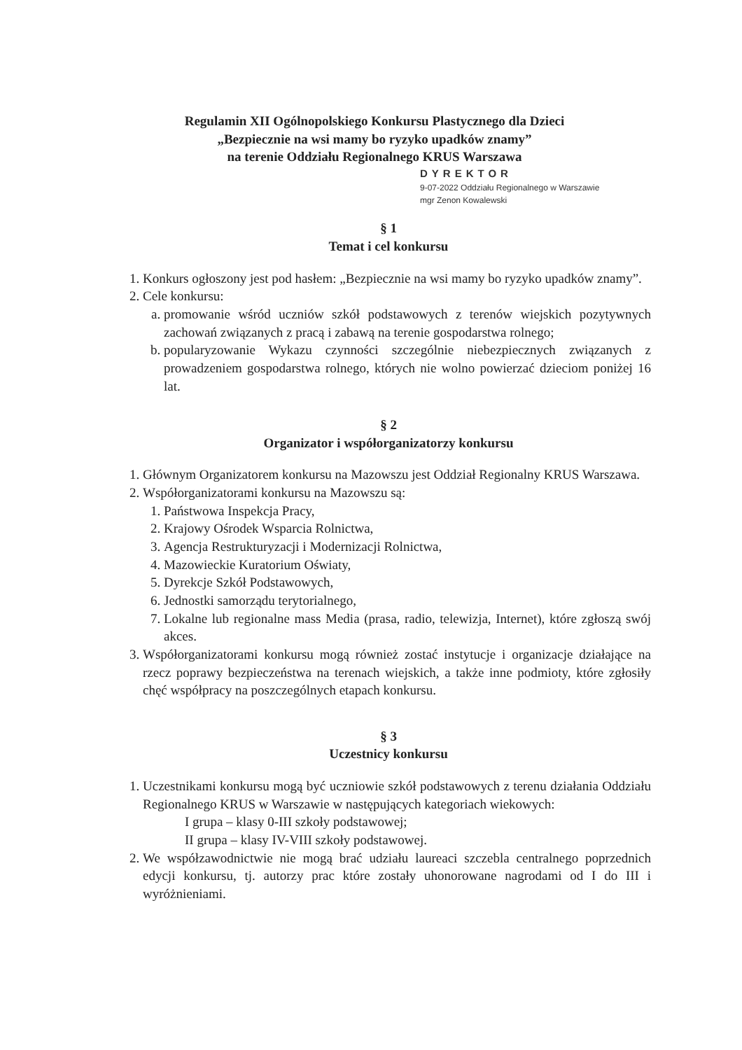Regulamin XII Ogólnopolskiego Konkursu Plastycznego dla Dzieci
„Bezpiecznie na wsi mamy bo ryzyko upadków znamy”
na terenie Oddziału Regionalnego KRUS Warszawa
DYREKTOR
9-07-2022 Oddziału Regionalnego w Warszawie
mgr Zenon Kowalewski
§ 1
Temat i cel konkursu
1. Konkurs ogłoszony jest pod hasłem: „Bezpiecznie na wsi mamy bo ryzyko upadków znamy”.
2. Cele konkursu:
a. promowanie wśród uczniów szkół podstawowych z terenów wiejskich pozytywnych zachowań związanych z pracą i zabawą na terenie gospodarstwa rolnego;
b. popularyzowanie Wykazu czynności szczególnie niebezpiecznych związanych z prowadzeniem gospodarstwa rolnego, których nie wolno powierzać dzieciom poniżej 16 lat.
§ 2
Organizator i współorganizatorzy konkursu
1. Głównym Organizatorem konkursu na Mazowszu jest Oddział Regionalny KRUS Warszawa.
2. Współorganizatorami konkursu na Mazowszu są:
1. Państwowa Inspekcja Pracy,
2. Krajowy Ośrodek Wsparcia Rolnictwa,
3. Agencja Restrukturyzacji i Modernizacji Rolnictwa,
4. Mazowieckie Kuratorium Oświaty,
5. Dyrekcje Szkół Podstawowych,
6. Jednostki samorządu terytorialnego,
7. Lokalne lub regionalne mass Media (prasa, radio, telewizja, Internet), które zgłoszą swój akces.
3. Współorganizatorami konkursu mogą również zostać instytucje i organizacje działające na rzecz poprawy bezpieczeństwa na terenach wiejskich, a także inne podmioty, które zgłosiły chęć współpracy na poszczególnych etapach konkursu.
§ 3
Uczestnicy konkursu
1. Uczestnikami konkursu mogą być uczniowie szkół podstawowych z terenu działania Oddziału Regionalnego KRUS w Warszawie w następujących kategoriach wiekowych:
I grupa – klasy 0-III szkoły podstawowej;
II grupa – klasy IV-VIII szkoły podstawowej.
2. We współzawodnictwie nie mogą brać udziału laureaci szczebla centralnego poprzednich edycji konkursu, tj. autorzy prac które zostały uhonorowane nagrodami od I do III i wyróżnieniami.